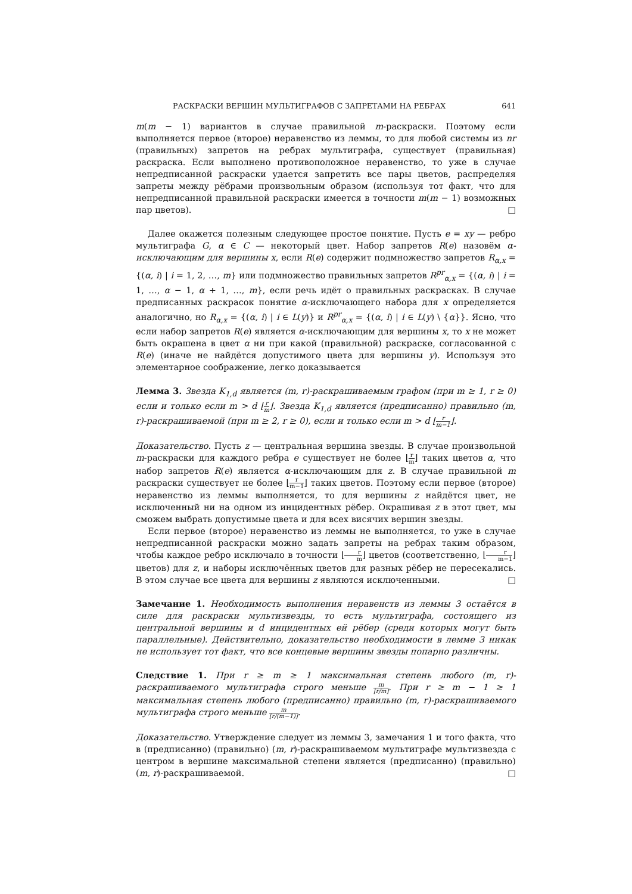РАСКРАСКИ ВЕРШИН МУЛЬТИГРАФОВ С ЗАПРЕТАМИ НА РЕБРАХ 641
m(m − 1) вариантов в случае правильной m-раскраски. Поэтому если выполняется первое (второе) неравенство из леммы, то для любой системы из nr (правильных) запретов на ребрах мультиграфа, существует (правильная) раскраска. Если выполнено противоположное неравенство, то уже в случае непредписанной раскраски удается запретить все пары цветов, распределяя запреты между рёбрами произвольным образом (используя тот факт, что для непредписанной правильной раскраски имеется в точности m(m − 1) возможных пар цветов). □
Далее окажется полезным следующее простое понятие. Пусть e = xy — ребро мультиграфа G, α ∈ C — некоторый цвет. Набор запретов R(e) назовём α-исключающим для вершины x, если R(e) содержит подмножество запретов R<sub>α,x</sub> = {(α, i) | i = 1, 2, …, m} или подмножество правильных запретов R<sup>pr</sup><sub>α,x</sub> = {(α, i) | i = 1, …, α − 1, α + 1, …, m}, если речь идёт о правильных раскрасках. В случае предписанных раскрасок понятие α-исключающего набора для x определяется аналогично, но R<sub>α,x</sub> = {(α, i) | i ∈ L(y)} и R<sup>pr</sup><sub>α,x</sub> = {(α, i) | i ∈ L(y) \ {α}}. Ясно, что если набор запретов R(e) является α-исключающим для вершины x, то x не может быть окрашена в цвет α ни при какой (правильной) раскраске, согласованной с R(e) (иначе не найдётся допустимого цвета для вершины y). Используя это элементарное соображение, легко доказывается
Лемма 3. Звезда K<sub>1,d</sub> является (m, r)-раскрашиваемым графом (при m ≥ 1, r ≥ 0) если и только если m > d ⌊r m⌋. Звезда K<sub>1,d</sub> является (предписанно) правильно (m, r)-раскрашиваемой (при m ≥ 2, r ≥ 0), если и только если m > d ⌊r m−1⌋.
Доказательство. Пусть z — центральная вершина звезды. В случае произвольной m-раскраски для каждого ребра e существует не более ⌊r m⌋ таких цветов α, что набор запретов R(e) является α-исключающим для z. В случае правильной m раскраски существует не более ⌊r m−1⌋ таких цветов. Поэтому если первое (второе) неравенство из леммы выполняется, то для вершины z найдётся цвет, не исключенный ни на одном из инцидентных рёбер. Окрашивая z в этот цвет, мы сможем выбрать допустимые цвета и для всех висячих вершин звезды.
Если первое (второе) неравенство из леммы не выполняется, то уже в случае непредписанной раскраски можно задать запреты на ребрах таким образом, чтобы каждое ребро исключало в точности ⌊r m⌋ цветов (соответственно, ⌊r m−1⌋ цветов) для z, и наборы исключённых цветов для разных рёбер не пересекались. В этом случае все цвета для вершины z являются исключенными. □
Замечание 1. Необходимость выполнения неравенств из леммы 3 остаётся в силе для раскраски мультизвезды, то есть мультиграфа, состоящего из центральной вершины и d инцидентных ей рёбер (среди которых могут быть параллельные). Действительно, доказательство необходимости в лемме 3 никак не использует тот факт, что все концевые вершины звезды попарно различны.
Следствие 1. При r ≥ m ≥ 1 максимальная степень любого (m, r)-раскрашиваемого мультиграфа строго меньше m ⌊r/m⌋. При r ≥ m − 1 ≥ 1 максимальная степень любого (предписанно) правильно (m, r)-раскрашиваемого мультиграфа строго меньше m ⌊r/(m−1)⌋.
Доказательство. Утверждение следует из леммы 3, замечания 1 и того факта, что в (предписанно) (правильно) (m, r)-раскрашиваемом мультиграфе мультизвезда с центром в вершине максимальной степени является (предписанно) (правильно) (m, r)-раскрашиваемой. □